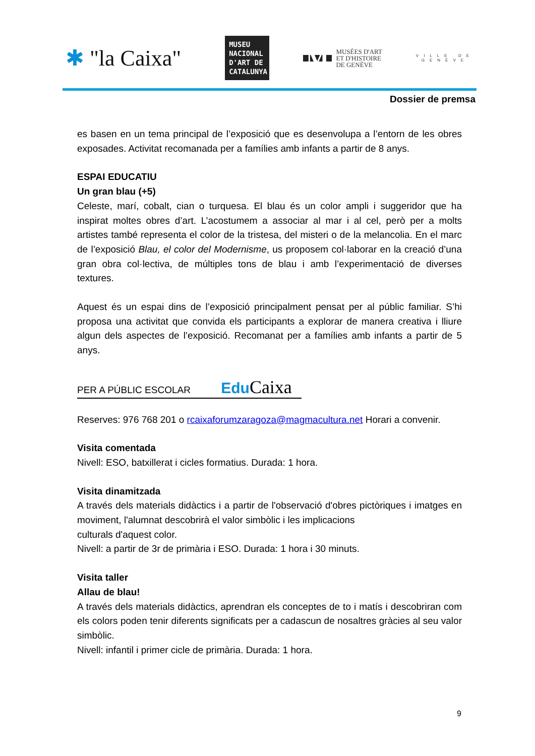✱ "la Caixa"
MUSEU NACIONAL D'ART DE CATALUNYA
M
MUSÉES D'ART
ET D'HISTOIRE
DE GENÈVE
VILLE DE
GENÈVE
Dossier de premsa
es basen en un tema principal de l’exposició que es desenvolupa a l’entorn de les obres exposades. Activitat recomanada per a famílies amb infants a partir de 8 anys.
ESPAI EDUCATIU
Un gran blau (+5)
Celeste, marí, cobalt, cian o turquesa. El blau és un color ampli i suggeridor que ha inspirat moltes obres d’art. L’acostumem a associar al mar i al cel, però per a molts artistes també representa el color de la tristesa, del misteri o de la melancolia. En el marc de l’exposició Blau, el color del Modernisme, us proposem col·laborar en la creació d’una gran obra col·lectiva, de múltiples tons de blau i amb l’experimentació de diverses textures.
Aquest és un espai dins de l’exposició principalment pensat per al públic familiar. S’hi proposa una activitat que convida els participants a explorar de manera creativa i lliure algun dels aspectes de l’exposició. Recomanat per a famílies amb infants a partir de 5 anys.
PER A PÚBLIC ESCOLAR Edu Caixa
Reserves: 976 768 201 o rcaixaforumzaragoza@magmacultura.net Horari a convenir.
Visita comentada
Nivell: ESO, batxillerat i cicles formatius. Durada: 1 hora.
Visita dinamitzada
A través dels materials didàctics i a partir de l'observació d'obres pictòriques i imatges en moviment, l'alumnat descobrirà el valor simbòlic i les implicacions
culturals d'aquest color.
Nivell: a partir de 3r de primària i ESO. Durada: 1 hora i 30 minuts.
Visita taller
Allau de blau!
A través dels materials didàctics, aprendran els conceptes de to i matís i descobriran com els colors poden tenir diferents significats per a cadascun de nosaltres gràcies al seu valor simbòlic.
Nivell: infantil i primer cicle de primària. Durada: 1 hora.
9